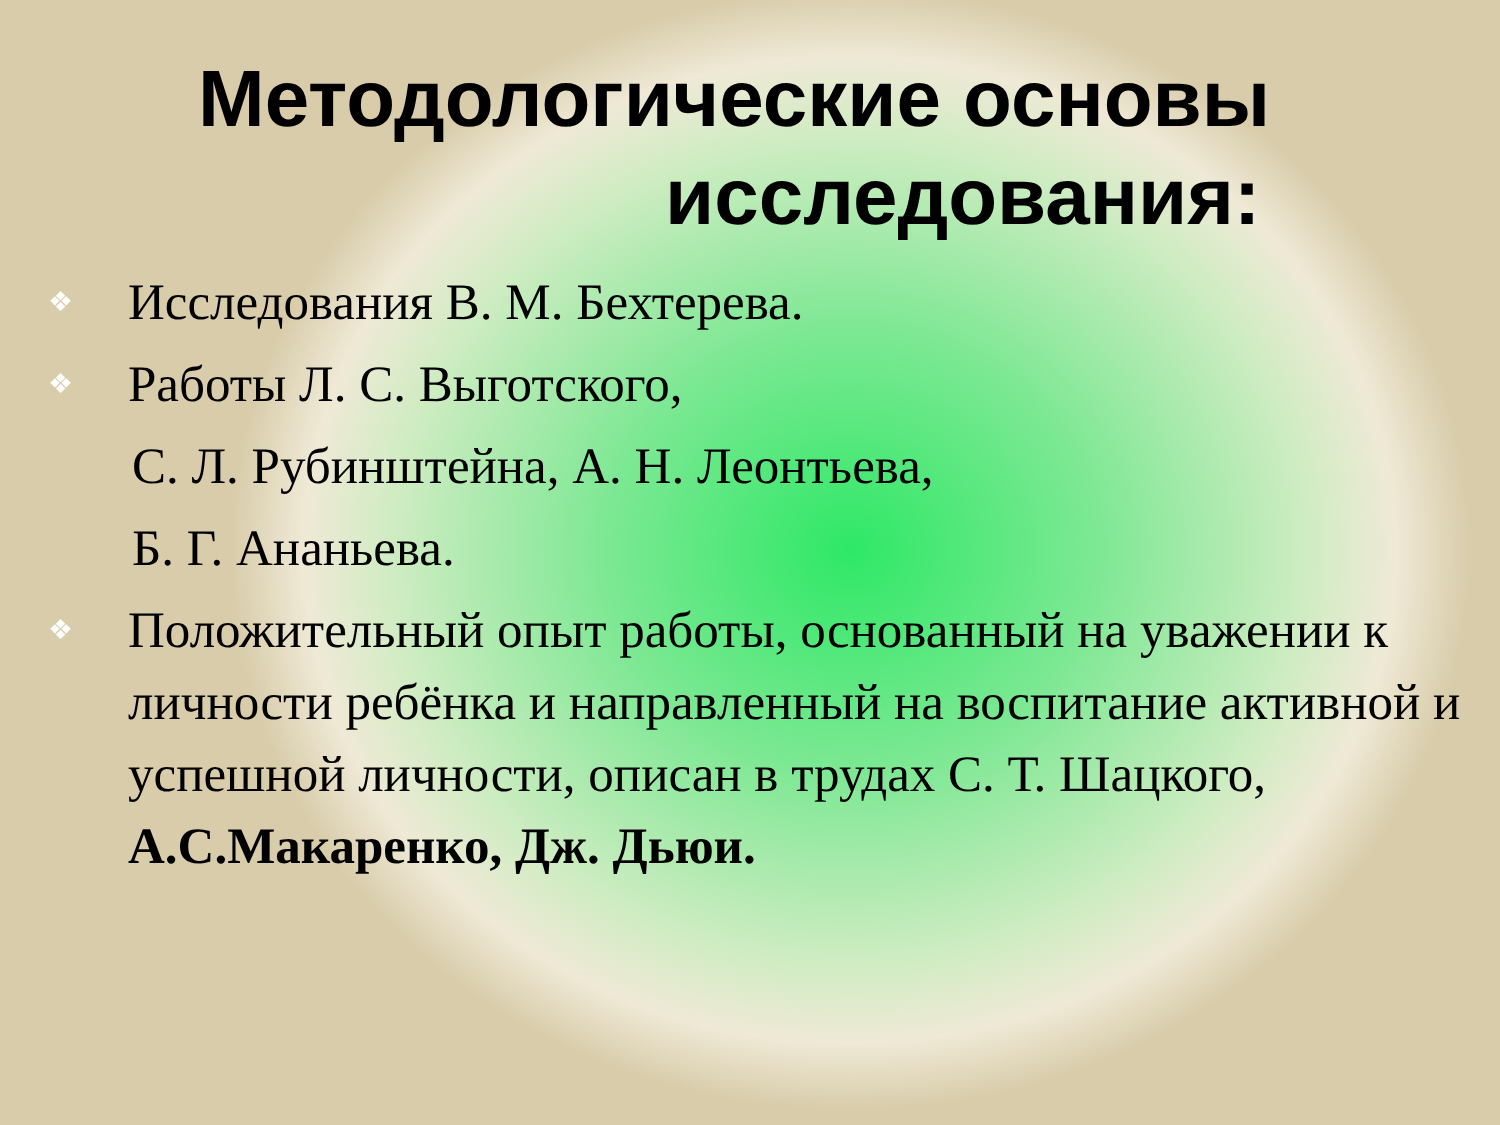Методологические основы
исследования:
❖ Исследования В. М. Бехтерева.
❖ Работы Л. С. Выготского,
С. Л. Рубинштейна, А. Н. Леонтьева,
Б. Г. Ананьева.
❖ Положительный опыт работы, основанный на уважении к личности ребёнка и направленный на воспитание активной и успешной личности, описан в трудах С. Т. Шацкого, А.С.Макаренко, Дж. Дьюи.